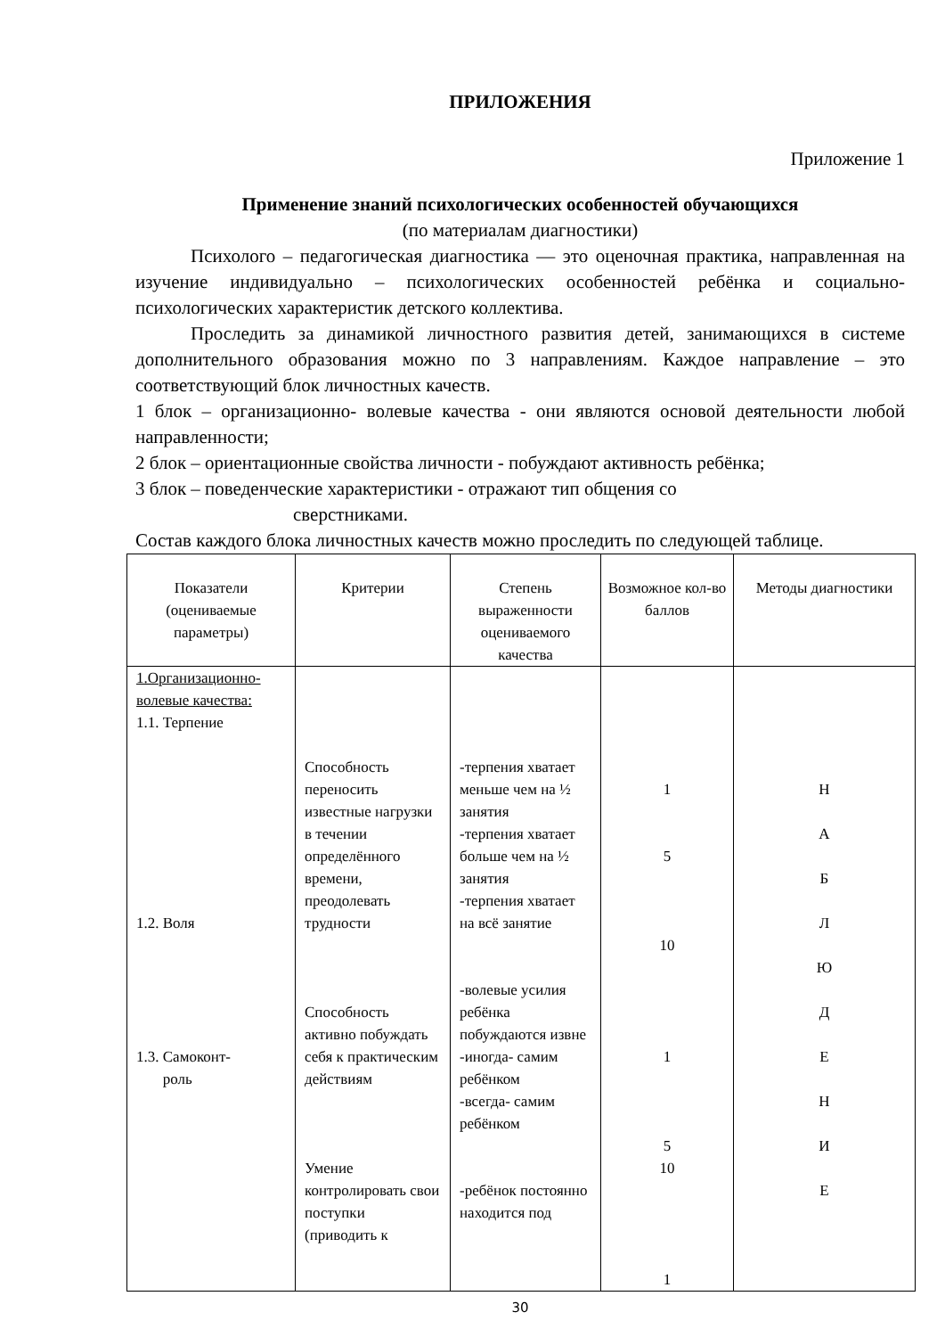ПРИЛОЖЕНИЯ
Приложение 1
Применение знаний психологических особенностей обучающихся
(по материалам диагностики)
Психолого – педагогическая диагностика — это оценочная практика, направленная на изучение индивидуально – психологических особенностей ребёнка и социально-психологических характеристик детского коллектива.
Проследить за динамикой личностного развития детей, занимающихся в системе дополнительного образования можно по 3 направлениям. Каждое направление – это соответствующий блок личностных качеств.
1 блок – организационно- волевые качества - они являются основой деятельности любой направленности;
2 блок – ориентационные свойства личности - побуждают активность ребёнка;
3 блок – поведенческие характеристики - отражают тип общения со
сверстниками.
Состав каждого блока личностных качеств можно проследить по следующей таблице.
| Показатели (оцениваемые параметры) | Критерии | Степень выраженности оцениваемого качества | Возможное кол-во баллов | Методы диагностики |
| --- | --- | --- | --- | --- |
| 1.Организационно-волевые качества: 1.1. Терпение 1.2. Воля 1.3. Самоконт- роль | Способность переносить известные нагрузки в течении определённого времени, преодолевать трудности Способность активно побуждать себя к практическим действиям Умение контролировать свои поступки (приводить к | -терпения хватает меньше чем на ½ занятия -терпения хватает больше чем на ½ занятия -терпения хватает на всё занятие -волевые усилия ребёнка побуждаются извне -иногда- самим ребёнком -всегда- самим ребёнком -ребёнок постоянно находится под | 1 5 10 1 5 10 1 | Н А Б Л Ю Д Е Н И Е |
30